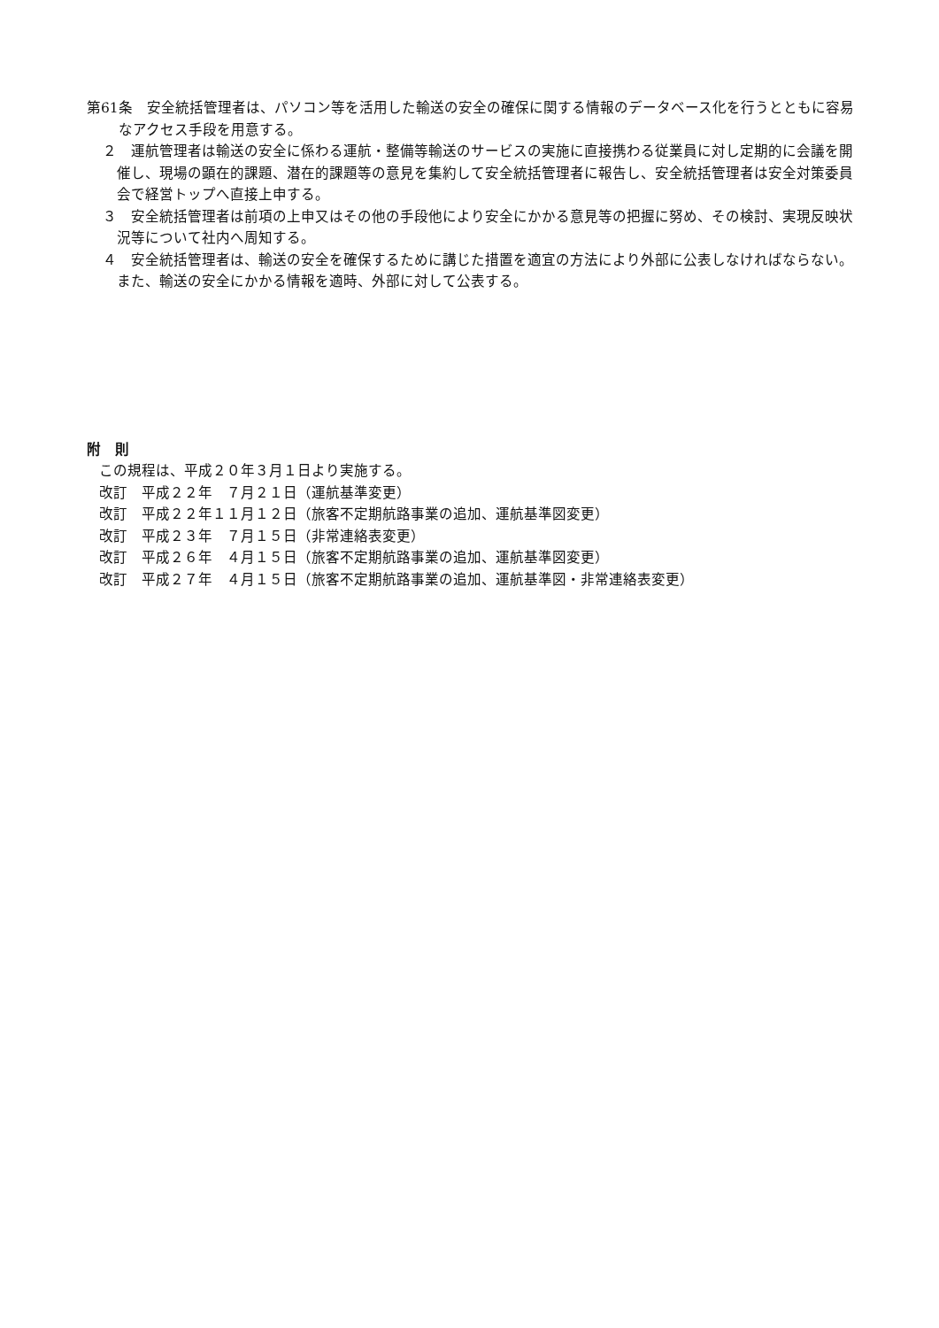第61条　安全統括管理者は、パソコン等を活用した輸送の安全の確保に関する情報のデータベース化を行うとともに容易なアクセス手段を用意する。
２　運航管理者は輸送の安全に係わる運航・整備等輸送のサービスの実施に直接携わる従業員に対し定期的に会議を開催し、現場の顕在的課題、潜在的課題等の意見を集約して安全統括管理者に報告し、安全統括管理者は安全対策委員会で経営トップへ直接上申する。
３　安全統括管理者は前項の上申又はその他の手段他により安全にかかる意見等の把握に努め、その検討、実現反映状況等について社内へ周知する。
４　安全統括管理者は、輸送の安全を確保するために講じた措置を適宜の方法により外部に公表しなければならない。また、輸送の安全にかかる情報を適時、外部に対して公表する。
附　則
この規程は、平成２０年３月１日より実施する。
改訂　平成２２年　７月２１日（運航基準変更）
改訂　平成２２年１１月１２日（旅客不定期航路事業の追加、運航基準図変更）
改訂　平成２３年　７月１５日（非常連絡表変更）
改訂　平成２６年　４月１５日（旅客不定期航路事業の追加、運航基準図変更）
改訂　平成２７年　４月１５日（旅客不定期航路事業の追加、運航基準図・非常連絡表変更）